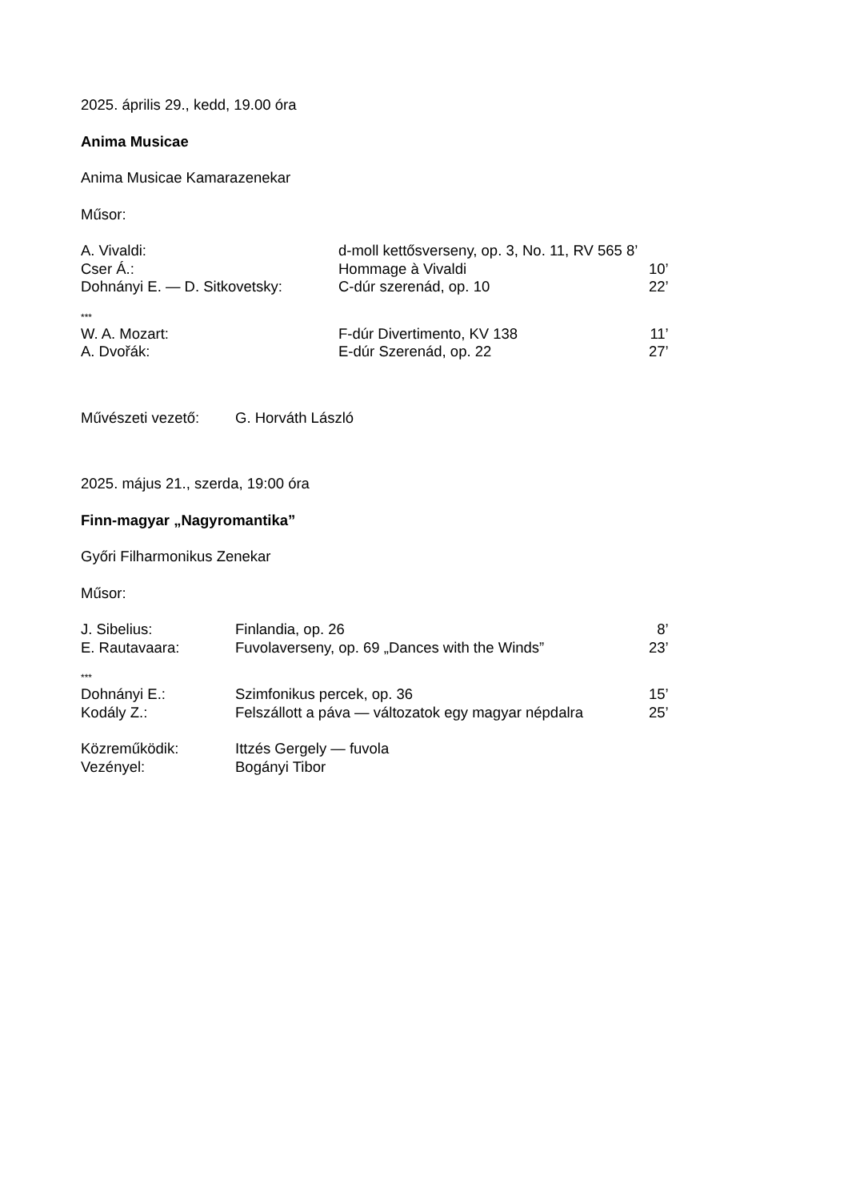2025. április 29., kedd, 19.00 óra
Anima Musicae
Anima Musicae Kamarazenekar
Műsor:
| A. Vivaldi: | d-moll kettősverseny, op. 3, No. 11, RV 565 8’ | |
| Cser Á.: | Hommage à Vivaldi | 10’ |
| Dohnányi E. — D. Sitkovetsky: | C-dúr szerenád, op. 10 | 22’ |
***
| W. A. Mozart: | F-dúr Divertimento, KV 138 | 11’ |
| A. Dvořák: | E-dúr Szerenád, op. 22 | 27’ |
| Művészeti vezető: | G. Horváth László |
2025. május 21., szerda, 19:00 óra
Finn-magyar „Nagyromantika”
Győri Filharmonikus Zenekar
Műsor:
| J. Sibelius: | Finlandia, op. 26 | 8’ |
| E. Rautavaara: | Fuvolaverseny, op. 69 „Dances with the Winds” | 23’ |
***
| Dohnányi E.: | Szimfonikus percek, op. 36 | 15’ |
| Kodály Z.: | Felszállott a páva — változatok egy magyar népdalra | 25’ |
| Közreműködik: | Ittzés Gergely — fuvola |
| Vezényel: | Bogányi Tibor |